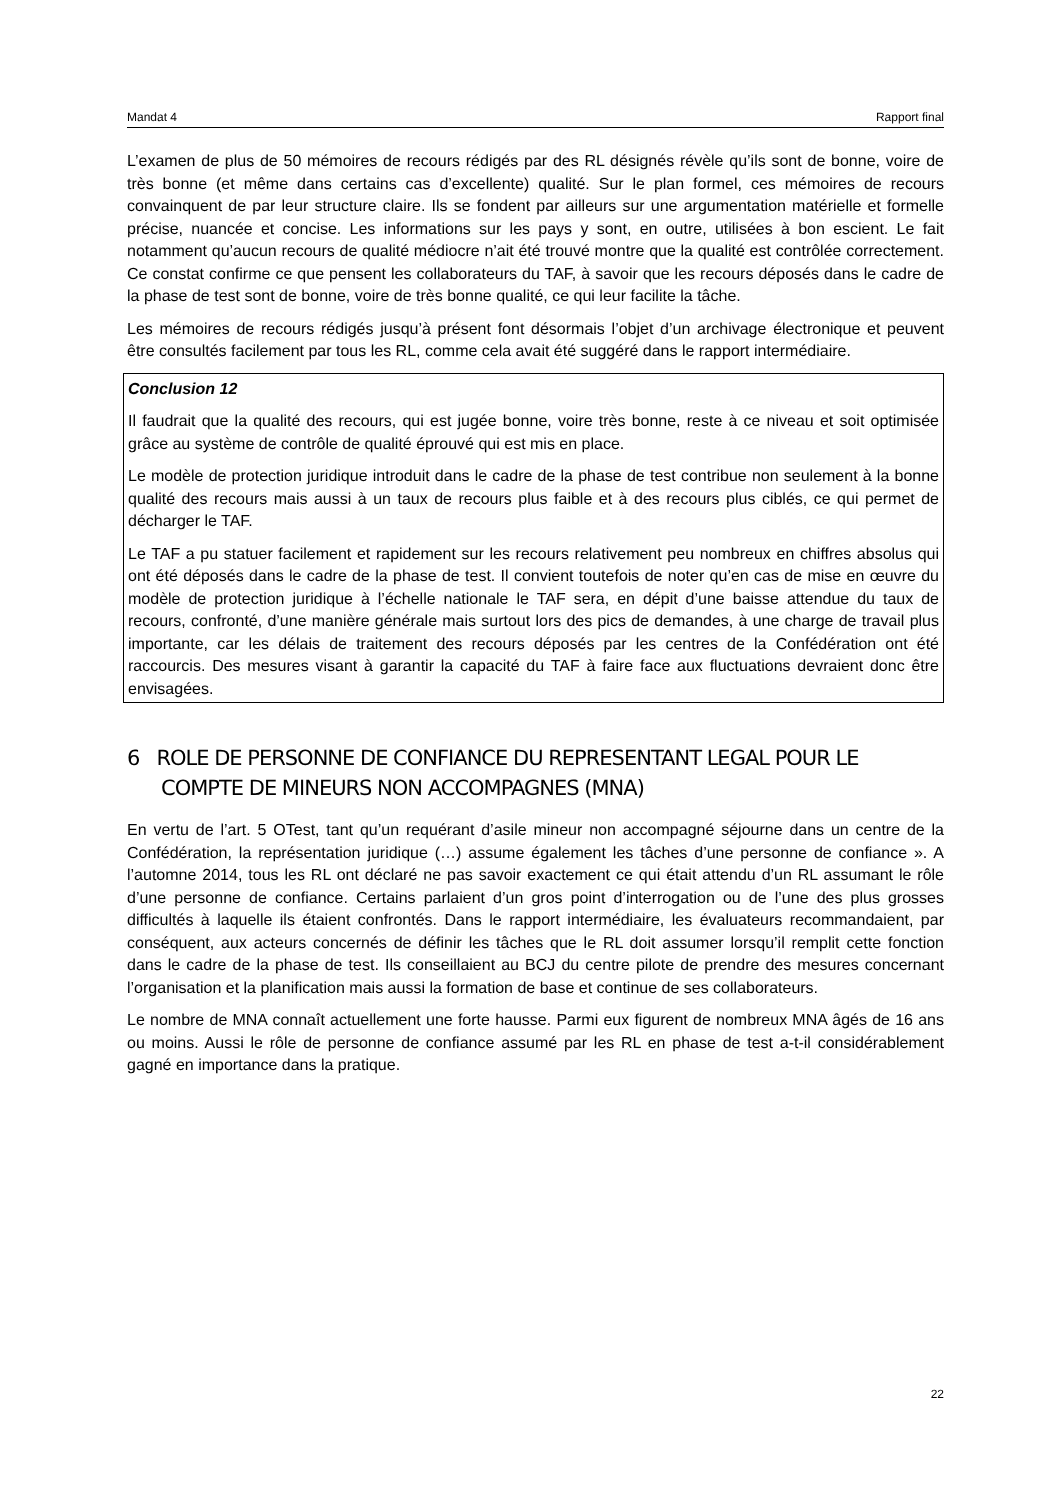Mandat 4 Rapport final
L’examen de plus de 50 mémoires de recours rédigés par des RL désignés révèle qu’ils sont de bonne, voire de très bonne (et même dans certains cas d’excellente) qualité. Sur le plan formel, ces mémoires de recours convainquent de par leur structure claire. Ils se fondent par ailleurs sur une argumentation matérielle et formelle précise, nuancée et concise. Les informations sur les pays y sont, en outre, utilisées à bon escient. Le fait notamment qu’aucun recours de qualité médiocre n’ait été trouvé montre que la qualité est contrôlée correctement. Ce constat confirme ce que pensent les collaborateurs du TAF, à savoir que les recours déposés dans le cadre de la phase de test sont de bonne, voire de très bonne qualité, ce qui leur facilite la tâche.
Les mémoires de recours rédigés jusqu’à présent font désormais l’objet d’un archivage électronique et peuvent être consultés facilement par tous les RL, comme cela avait été suggéré dans le rapport intermédiaire.
Conclusion 12
Il faudrait que la qualité des recours, qui est jugée bonne, voire très bonne, reste à ce niveau et soit optimisée grâce au système de contrôle de qualité éprouvé qui est mis en place.
Le modèle de protection juridique introduit dans le cadre de la phase de test contribue non seulement à la bonne qualité des recours mais aussi à un taux de recours plus faible et à des recours plus ciblés, ce qui permet de décharger le TAF.
Le TAF a pu statuer facilement et rapidement sur les recours relativement peu nombreux en chiffres absolus qui ont été déposés dans le cadre de la phase de test. Il convient toutefois de noter qu’en cas de mise en œuvre du modèle de protection juridique à l’échelle nationale le TAF sera, en dépit d’une baisse attendue du taux de recours, confronté, d’une manière générale mais surtout lors des pics de demandes, à une charge de travail plus importante, car les délais de traitement des recours déposés par les centres de la Confédération ont été raccourcis. Des mesures visant à garantir la capacité du TAF à faire face aux fluctuations devraient donc être envisagées.
6 ROLE DE PERSONNE DE CONFIANCE DU REPRESENTANT LEGAL POUR LE COMPTE DE MINEURS NON ACCOMPAGNES (MNA)
En vertu de l’art. 5 OTest, tant qu’un requérant d’asile mineur non accompagné séjourne dans un centre de la Confédération, la représentation juridique (…) assume également les tâches d’une personne de confiance ». A l’automne 2014, tous les RL ont déclaré ne pas savoir exactement ce qui était attendu d’un RL assumant le rôle d’une personne de confiance. Certains parlaient d’un gros point d’interrogation ou de l’une des plus grosses difficultés à laquelle ils étaient confrontés. Dans le rapport intermédiaire, les évaluateurs recommandaient, par conséquent, aux acteurs concernés de définir les tâches que le RL doit assumer lorsqu’il remplit cette fonction dans le cadre de la phase de test. Ils conseillaient au BCJ du centre pilote de prendre des mesures concernant l’organisation et la planification mais aussi la formation de base et continue de ses collaborateurs.
Le nombre de MNA connaît actuellement une forte hausse. Parmi eux figurent de nombreux MNA âgés de 16 ans ou moins. Aussi le rôle de personne de confiance assumé par les RL en phase de test a-t-il considérablement gagné en importance dans la pratique.
22